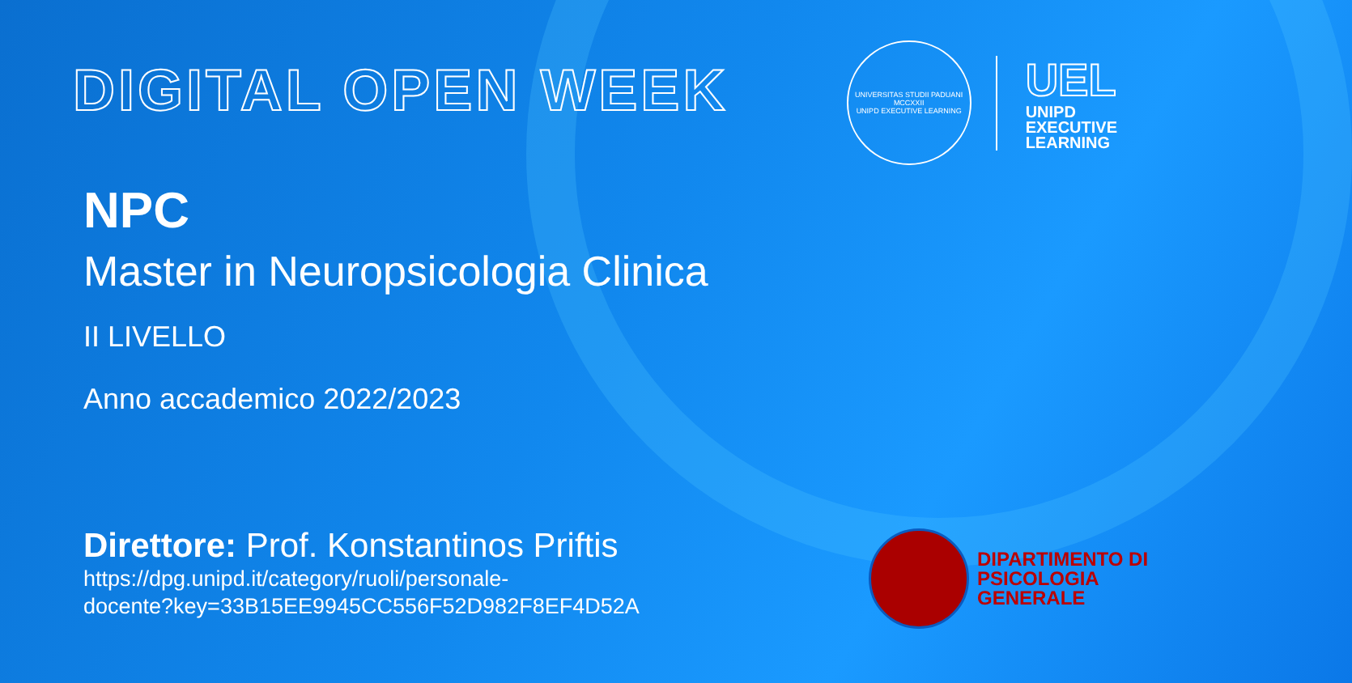DIGITAL OPEN WEEK
UNIVERSITAS STUDII PADUANI
MCCXXII
UNIPD EXECUTIVE LEARNING
UEL
UNIPD
EXECUTIVE
LEARNING
NPC
Master in Neuropsicologia Clinica
II LIVELLO
Anno accademico 2022/2023
Direttore: Prof. Konstantinos Priftis
https://dpg.unipd.it/category/ruoli/personale-
docente?key=33B15EE9945CC556F52D982F8EF4D52A
DIPARTIMENTO DI
PSICOLOGIA
GENERALE